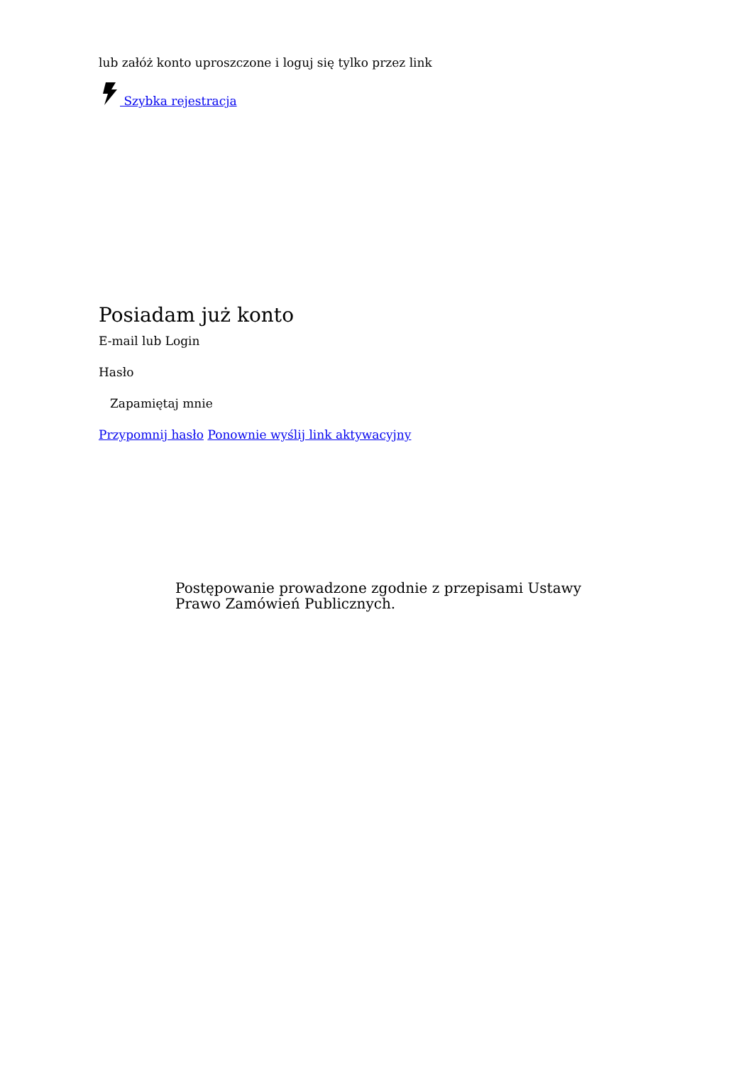lub załóż konto uproszczone i loguj się tylko przez link
Szybka rejestracja
Posiadam już konto
E-mail lub Login
Hasło
Zapamiętaj mnie
Przypomnij hasło Ponownie wyślij link aktywacyjny
Postępowanie prowadzone zgodnie z przepisami Ustawy Prawo Zamówień Publicznych.